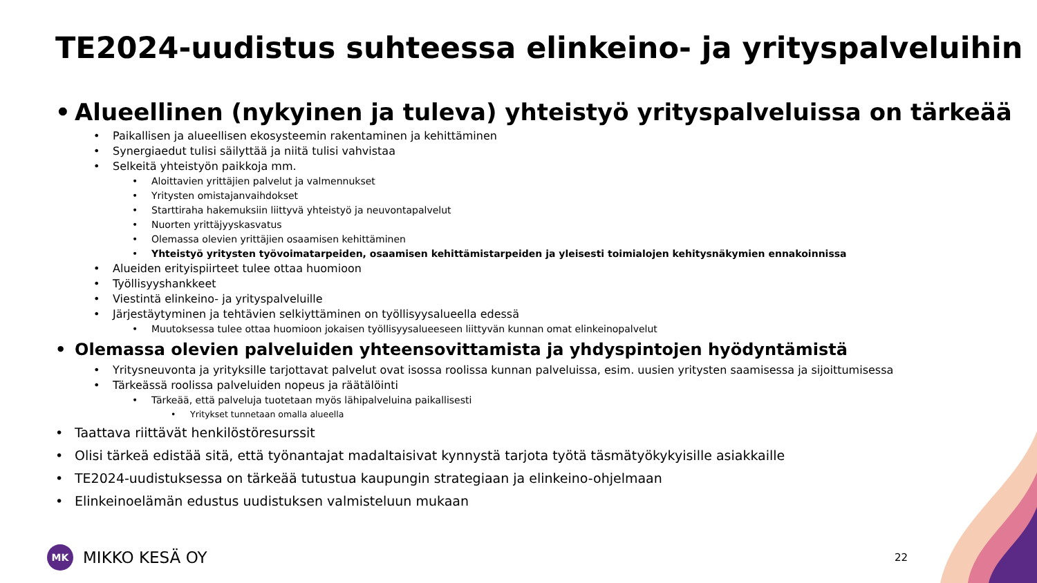TE2024-uudistus suhteessa elinkeino- ja yrityspalveluihin
• Alueellinen (nykyinen ja tuleva) yhteistyö yrityspalveluissa on tärkeää
• Paikallisen ja alueellisen ekosysteemin rakentaminen ja kehittäminen
• Synergiaedut tulisi säilyttää ja niitä tulisi vahvistaa
• Selkeitä yhteistyön paikkoja mm.
• Aloittavien yrittäjien palvelut ja valmennukset
• Yritysten omistajanvaihdokset
• Starttiraha hakemuksiin liittyvä yhteistyö ja neuvontapalvelut
• Nuorten yrittäjyyskasvatus
• Olemassa olevien yrittäjien osaamisen kehittäminen
• Yhteistyö yritysten työvoimatarpeiden, osaamisen kehittämistarpeiden ja yleisesti toimialojen kehitysnäkymien ennakoinnissa
• Alueiden erityispiirteet tulee ottaa huomioon
• Työllisyyshankkeet
• Viestintä elinkeino- ja yrityspalveluille
• Järjestäytyminen ja tehtävien selkiyttäminen on työllisyysalueella edessä
• Muutoksessa tulee ottaa huomioon jokaisen työllisyysalueeseen liittyvän kunnan omat elinkeinopalvelut
• Olemassa olevien palveluiden yhteensovittamista ja yhdyspintojen hyödyntämistä
• Yritysneuvonta ja yrityksille tarjottavat palvelut ovat isossa roolissa kunnan palveluissa, esim. uusien yritysten saamisessa ja sijoittumisessa
• Tärkeässä roolissa palveluiden nopeus ja räätälöinti
• Tärkeää, että palveluja tuotetaan myös lähipalveluina paikallisesti
• Yritykset tunnetaan omalla alueella
• Taattava riittävät henkilöstöresurssit
• Olisi tärkeä edistää sitä, että työnantajat madaltaisivat kynnystä tarjota työtä täsmätyökykyisille asiakkaille
• TE2024-uudistuksessa on tärkeää tutustua kaupungin strategiaan ja elinkeino-ohjelmaan
• Elinkeinoelämän edustus uudistuksen valmisteluun mukaan
MK
MIKKO KESÄ OY
22